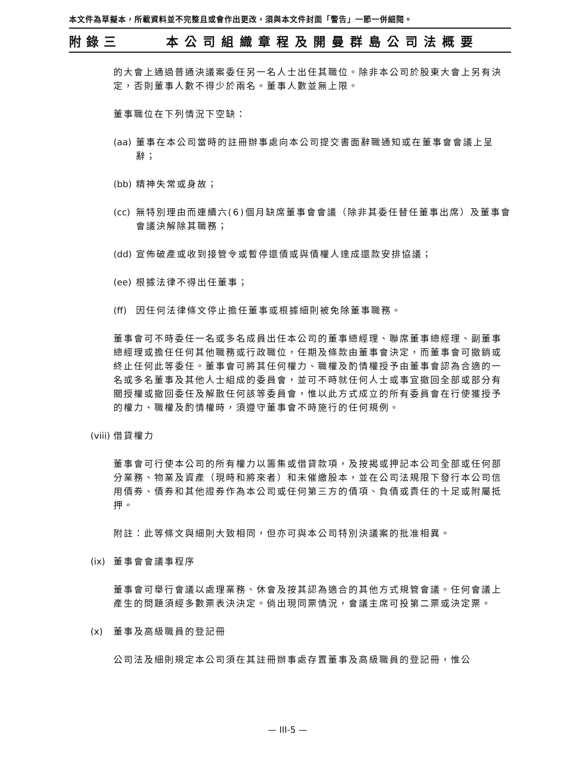本文件為草擬本，所載資料並不完整且或會作出更改，須與本文件封面「警告」一節一併細閱。
附錄三 本公司組織章程及開曼群島公司法概要
的大會上通過普通決議案委任另一名人士出任其職位。除非本公司於股東大會上另有決定，否則董事人數不得少於兩名。董事人數並無上限。
董事職位在下列情況下空缺：
(aa) 董事在本公司當時的註冊辦事處向本公司提交書面辭職通知或在董事會會議上呈辭；
(bb) 精神失常或身故；
(cc) 無特別理由而連續六(6)個月缺席董事會會議（除非其委任替任董事出席）及董事會會議決解除其職務；
(dd) 宣佈破產或收到接管令或暫停還債或與債權人達成還款安排協議；
(ee) 根據法律不得出任董事；
(ff) 因任何法律條文停止擔任董事或根據細則被免除董事職務。
董事會可不時委任一名或多名成員出任本公司的董事總經理、聯席董事總經理、副董事總經理或擔任任何其他職務或行政職位，任期及條款由董事會決定，而董事會可撤銷或終止任何此等委任。董事會可將其任何權力、職權及酌情權授予由董事會認為合適的一名或多名董事及其他人士組成的委員會，並可不時就任何人士或事宜撤回全部或部分有關授權或撤回委任及解散任何該等委員會，惟以此方式成立的所有委員會在行使獲授予的權力、職權及酌情權時，須遵守董事會不時施行的任何規例。
(viii) 借貸權力
董事會可行使本公司的所有權力以籌集或借貸款項，及按揭或押記本公司全部或任何部分業務、物業及資產（現時和將來者）和未催繳股本，並在公司法規限下發行本公司信用債券、債券和其他證券作為本公司或任何第三方的債項、負債或責任的十足或附屬抵押。
附註：此等條文與細則大致相同，但亦可與本公司特別決議案的批准相異。
(ix) 董事會會議事程序
董事會可舉行會議以處理業務、休會及按其認為適合的其他方式規管會議。任何會議上產生的問題須經多數票表決決定。倘出現同票情況，會議主席可投第二票或決定票。
(x) 董事及高級職員的登記冊
公司法及細則規定本公司須在其註冊辦事處存置董事及高級職員的登記冊，惟公
— III-5 —